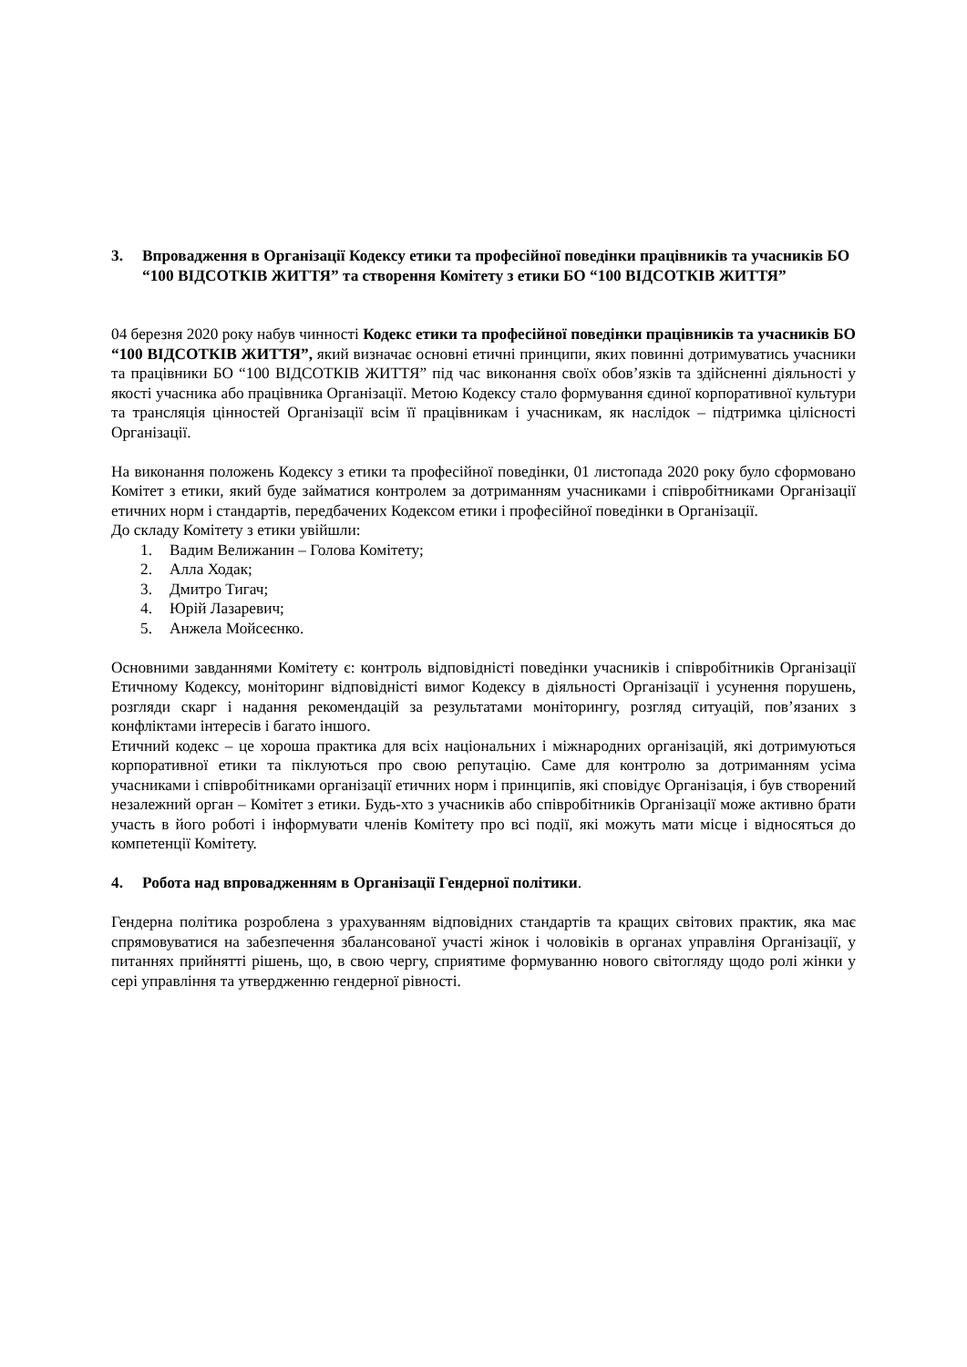3. Впровадження в Організації Кодексу етики та професійної поведінки працівників та учасників БО “100 ВІДСОТКІВ ЖИТТЯ” та створення Комітету з етики БО “100 ВІДСОТКІВ ЖИТТЯ”
04 березня 2020 року набув чинності Кодекс етики та професійної поведінки працівників та учасників БО “100 ВІДСОТКІВ ЖИТТЯ”, який визначає основні етичні принципи, яких повинні дотримуватись учасники та працівники БО “100 ВІДСОТКІВ ЖИТТЯ” під час виконання своїх обов’язків та здійсненні діяльності у якості учасника або працівника Організації. Метою Кодексу стало формування єдиної корпоративної культури та трансляція цінностей Організації всім її працівникам і учасникам, як наслідок – підтримка цілісності Організації.
На виконання положень Кодексу з етики та професійної поведінки, 01 листопада 2020 року було сформовано Комітет з етики, який буде займатися контролем за дотриманням учасниками і співробітниками Організації етичних норм і стандартів, передбачених Кодексом етики і професійної поведінки в Організації.
До складу Комітету з етики увійшли:
1. Вадим Велижанин – Голова Комітету;
2. Алла Ходак;
3. Дмитро Тигач;
4. Юрій Лазаревич;
5. Анжела Мойсеєнко.
Основними завданнями Комітету є: контроль відповідністі поведінки учасників і співробітників Організації Етичному Кодексу, моніторинг відповідністі вимог Кодексу в діяльності Організації і усунення порушень, розгляди скарг і надання рекомендацій за результатами моніторингу, розгляд ситуацій, пов’язаних з конфліктами інтересів і багато іншого.
Етичний кодекс – це хороша практика для всіх національних і міжнародних організацій, які дотримуються корпоративної етики та піклуються про свою репутацію. Саме для контролю за дотриманням усіма учасниками і співробітниками організації етичних норм і принципів, які сповідує Організація, і був створений незалежний орган – Комітет з етики. Будь-хто з учасників або співробітників Організації може активно брати участь в його роботі і інформувати членів Комітету про всі події, які можуть мати місце і відносяться до компетенції Комітету.
4. Робота над впровадженням в Організації Гендерної політики.
Гендерна політика розроблена з урахуванням відповідних стандартів та кращих світових практик, яка має спрямовуватися на забезпечення збалансованої участі жінок і чоловіків в органах управліня Організації, у питаннях прийнятті рішень, що, в свою чергу, сприятиме формуванню нового світогляду щодо ролі жінки у сері управління та утвердженню гендерної рівності.